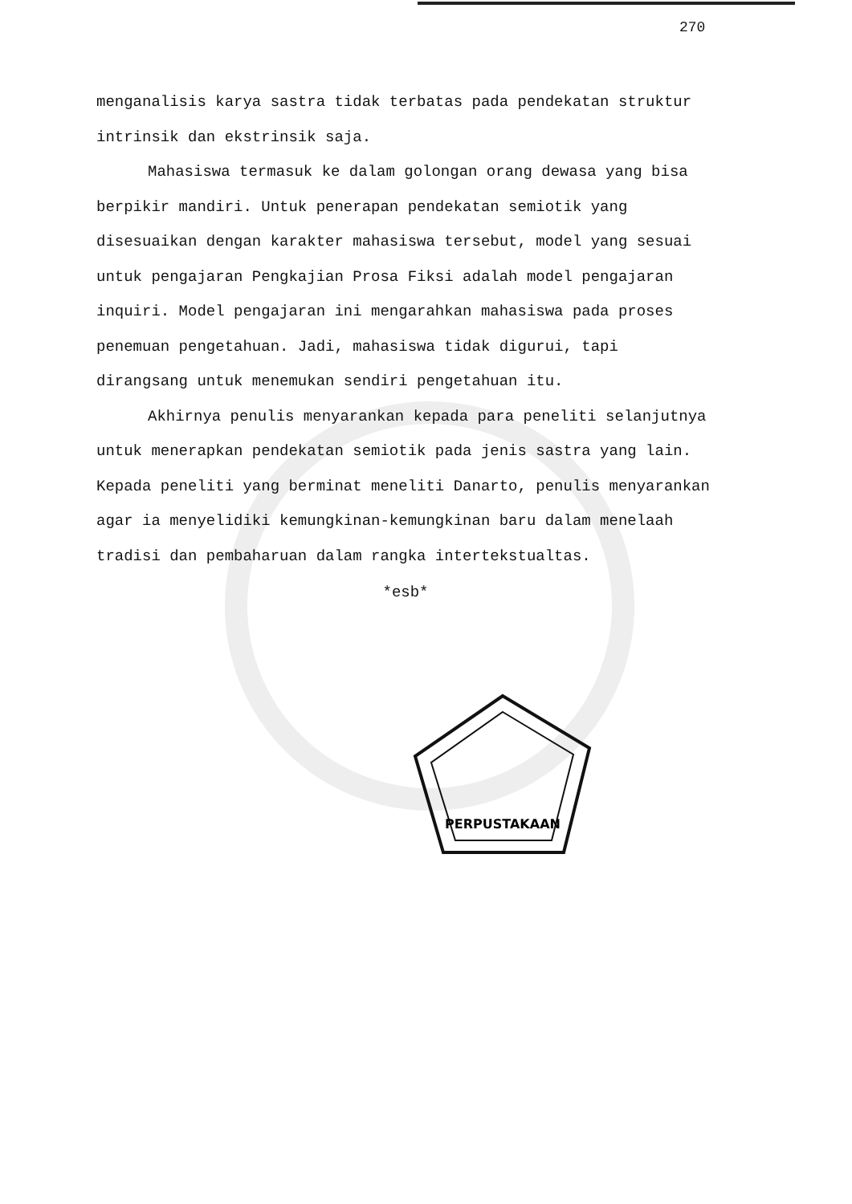270
menganalisis karya sastra tidak terbatas pada pendekatan struktur intrinsik dan ekstrinsik saja.
Mahasiswa termasuk ke dalam golongan orang dewasa yang bisa berpikir mandiri. Untuk penerapan pendekatan semiotik yang disesuaikan dengan karakter mahasiswa tersebut, model yang sesuai untuk pengajaran Pengkajian Prosa Fiksi adalah model pengajaran inquiri. Model pengajaran ini mengarahkan mahasiswa pada proses penemuan pengetahuan. Jadi, mahasiswa tidak digurui, tapi dirangsang untuk menemukan sendiri pengetahuan itu.
Akhirnya penulis menyarankan kepada para peneliti selanjutnya untuk menerapkan pendekatan semiotik pada jenis sastra yang lain. Kepada peneliti yang berminat meneliti Danarto, penulis menyarankan agar ia menyelidiki kemungkinan-kemungkinan baru dalam menelaah tradisi dan pembaharuan dalam rangka intertekstualtas.
*esb*
PERPUSTAKAAN